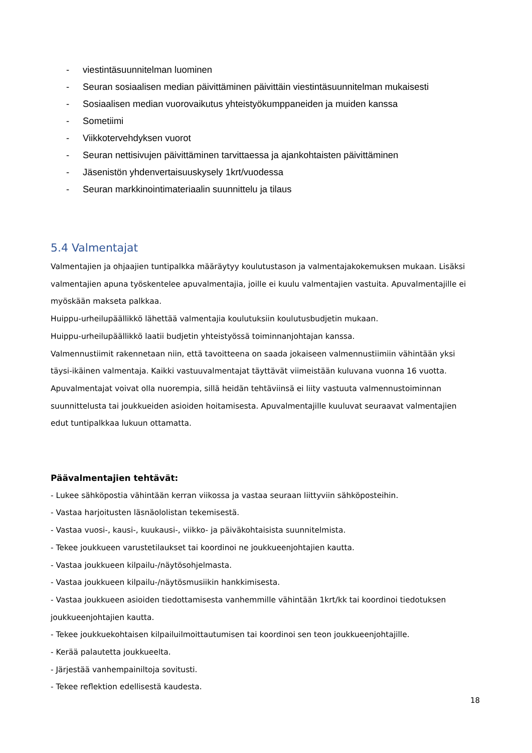- viestintäsuunnitelman luominen
- Seuran sosiaalisen median päivittäminen päivittäin viestintäsuunnitelman mukaisesti
- Sosiaalisen median vuorovaikutus yhteistyökumppaneiden ja muiden kanssa
- Sometiimi
- Viikkotervehdyksen vuorot
- Seuran nettisivujen päivittäminen tarvittaessa ja ajankohtaisten päivittäminen
- Jäsenistön yhdenvertaisuuskysely 1krt/vuodessa
- Seuran markkinointimateriaalin suunnittelu ja tilaus
5.4 Valmentajat
Valmentajien ja ohjaajien tuntipalkka määräytyy koulutustason ja valmentajakokemuksen mukaan. Lisäksi valmentajien apuna työskentelee apuvalmentajia, joille ei kuulu valmentajien vastuita. Apuvalmentajille ei myöskään makseta palkkaa.
Huippu-urheilupäällikkö lähettää valmentajia koulutuksiin koulutusbudjetin mukaan.
Huippu-urheilupäällikkö laatii budjetin yhteistyössä toiminnanjohtajan kanssa.
Valmennustiimit rakennetaan niin, että tavoitteena on saada jokaiseen valmennustiimiin vähintään yksi täysi-ikäinen valmentaja. Kaikki vastuuvalmentajat täyttävät viimeistään kuluvana vuonna 16 vuotta. Apuvalmentajat voivat olla nuorempia, sillä heidän tehtäviinsä ei liity vastuuta valmennustoiminnan suunnittelusta tai joukkueiden asioiden hoitamisesta. Apuvalmentajille kuuluvat seuraavat valmentajien edut tuntipalkkaa lukuun ottamatta.
Päävalmentajien tehtävät:
- Lukee sähköpostia vähintään kerran viikossa ja vastaa seuraan liittyviin sähköposteihin.
- Vastaa harjoitusten läsnäololistan tekemisestä.
- Vastaa vuosi-, kausi-, kuukausi-, viikko- ja päiväkohtaisista suunnitelmista.
- Tekee joukkueen varustetilaukset tai koordinoi ne joukkueenjohtajien kautta.
- Vastaa joukkueen kilpailu-/näytösohjelmasta.
- Vastaa joukkueen kilpailu-/näytösmusiikin hankkimisesta.
- Vastaa joukkueen asioiden tiedottamisesta vanhemmille vähintään 1krt/kk tai koordinoi tiedotuksen joukkueenjohtajien kautta.
- Tekee joukkuekohtaisen kilpailuilmoittautumisen tai koordinoi sen teon joukkueenjohtajille.
- Kerää palautetta joukkueelta.
- Järjestää vanhempainiltoja sovitusti.
- Tekee reflektion edellisestä kaudesta.
18